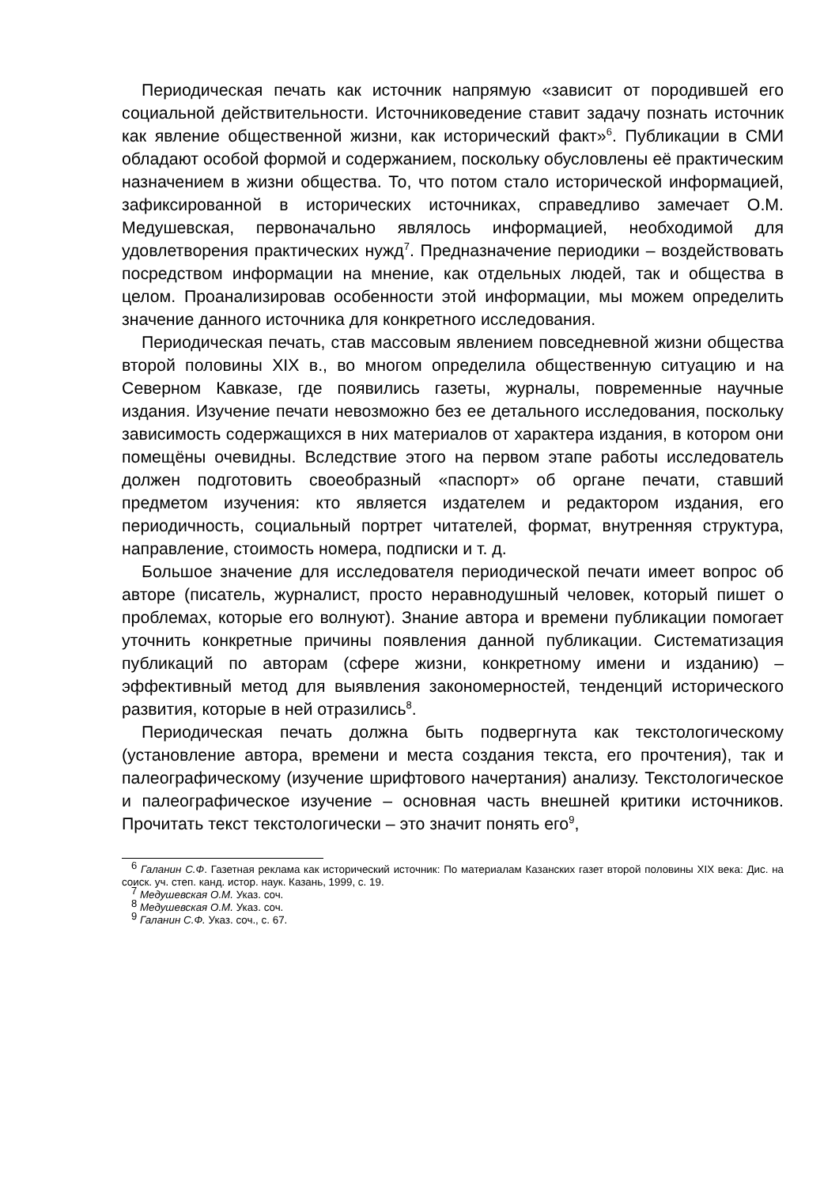Периодическая печать как источник напрямую «зависит от породившей его социальной действительности. Источниковедение ставит задачу познать источник как явление общественной жизни, как исторический факт»<sup>6</sup>. Публикации в СМИ обладают особой формой и содержанием, поскольку обусловлены её практическим назначением в жизни общества. То, что потом стало исторической информацией, зафиксированной в исторических источниках, справедливо замечает О.М. Медушевская, первоначально являлось информацией, необходимой для удовлетворения практических нужд<sup>7</sup>. Предназначение периодики – воздействовать посредством информации на мнение, как отдельных людей, так и общества в целом. Проанализировав особенности этой информации, мы можем определить значение данного источника для конкретного исследования.
Периодическая печать, став массовым явлением повседневной жизни общества второй половины XIX в., во многом определила общественную ситуацию и на Северном Кавказе, где появились газеты, журналы, повременные научные издания. Изучение печати невозможно без ее детального исследования, поскольку зависимость содержащихся в них материалов от характера издания, в котором они помещёны очевидны. Вследствие этого на первом этапе работы исследователь должен подготовить своеобразный «паспорт» об органе печати, ставший предметом изучения: кто является издателем и редактором издания, его периодичность, социальный портрет читателей, формат, внутренняя структура, направление, стоимость номера, подписки и т. д.
Большое значение для исследователя периодической печати имеет вопрос об авторе (писатель, журналист, просто неравнодушный человек, который пишет о проблемах, которые его волнуют). Знание автора и времени публикации помогает уточнить конкретные причины появления данной публикации. Систематизация публикаций по авторам (сфере жизни, конкретному имени и изданию) – эффективный метод для выявления закономерностей, тенденций исторического развития, которые в ней отразились<sup>8</sup>.
Периодическая печать должна быть подвергнута как текстологическому (установление автора, времени и места создания текста, его прочтения), так и палеографическому (изучение шрифтового начертания) анализу. Текстологическое и палеографическое изучение – основная часть внешней критики источников. Прочитать текст текстологически – это значит понять его<sup>9</sup>,
<sup>6</sup> Галанин С.Ф. Газетная реклама как исторический источник: По материалам Казанских газет второй половины XIX века: Дис. на соиск. уч. степ. канд. истор. наук. Казань, 1999, с. 19.
<sup>7</sup> Медушевская О.М. Указ. соч.
<sup>8</sup> Медушевская О.М. Указ. соч.
<sup>9</sup> Галанин С.Ф. Указ. соч., с. 67.